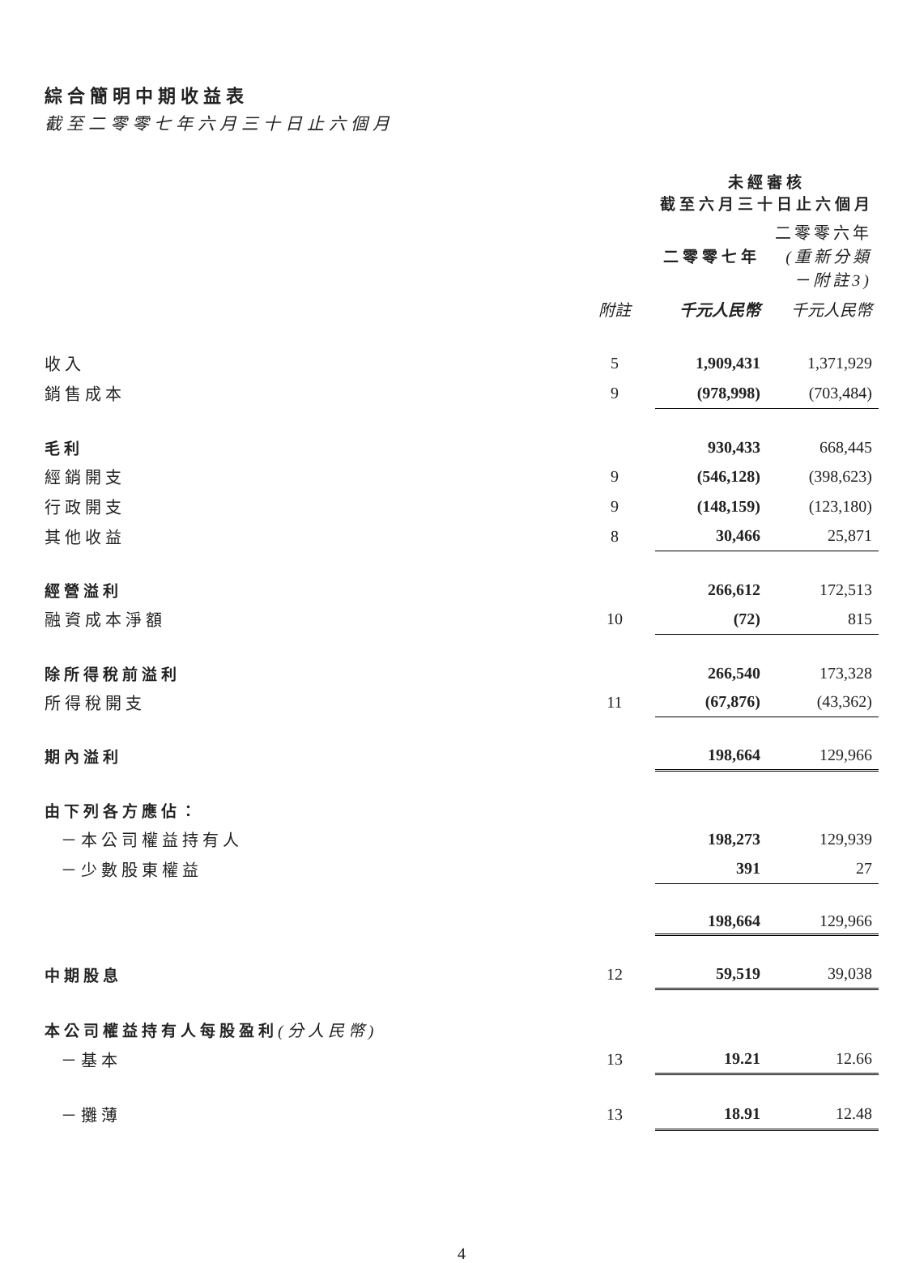綜合簡明中期收益表
截至二零零七年六月三十日止六個月
| | | 未經審核 截至六月三十日止六個月 | | |
| --- | --- | --- | --- | --- |
| | | 二零零七年 | | 二零零六年 (重新分類 －附註3) |
| | 附註 | 千元人民幣 | | 千元人民幣 |
| 收入 | 5 | 1,909,431 | | 1,371,929 |
| 銷售成本 | 9 | (978,998) | | (703,484) |
| 毛利 | | 930,433 | | 668,445 |
| 經銷開支 | 9 | (546,128) | | (398,623) |
| 行政開支 | 9 | (148,159) | | (123,180) |
| 其他收益 | 8 | 30,466 | | 25,871 |
| 經營溢利 | | 266,612 | | 172,513 |
| 融資成本淨額 | 10 | (72) | | 815 |
| 除所得稅前溢利 | | 266,540 | | 173,328 |
| 所得稅開支 | 11 | (67,876) | | (43,362) |
| 期內溢利 | | 198,664 | | 129,966 |
| 由下列各方應佔： | | | | |
| －本公司權益持有人 | | 198,273 | | 129,939 |
| －少數股東權益 | | 391 | | 27 |
| | | 198,664 | | 129,966 |
| 中期股息 | 12 | 59,519 | | 39,038 |
| 本公司權益持有人每股盈利 (分人民幣) | | | | |
| －基本 | 13 | 19.21 | | 12.66 |
| －攤薄 | 13 | 18.91 | | 12.48 |
4